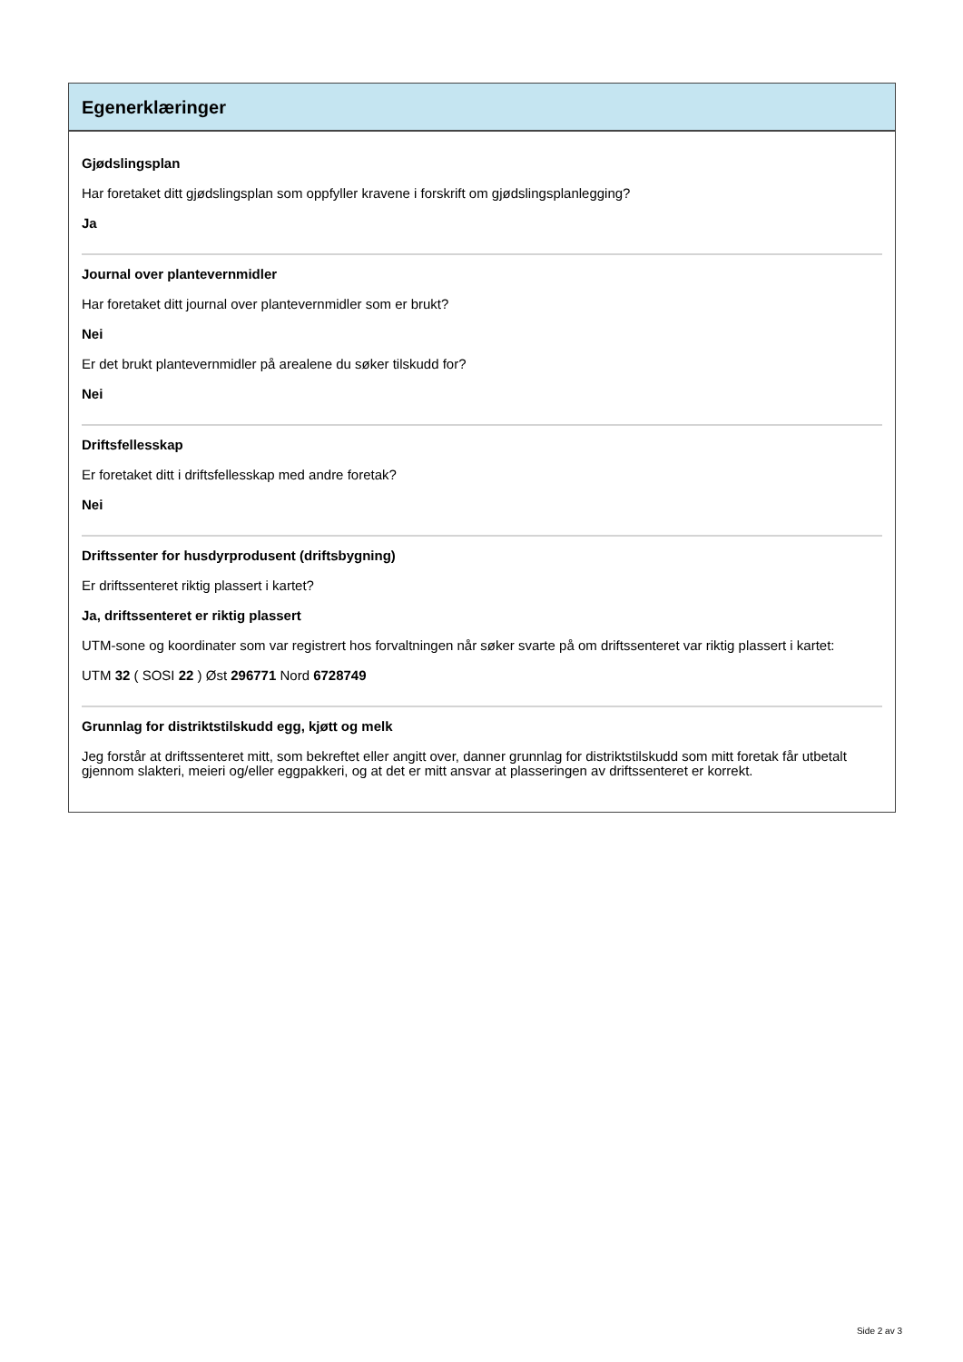Egenerklæringer
Gjødslingsplan
Har foretaket ditt gjødslingsplan som oppfyller kravene i forskrift om gjødslingsplanlegging?
Ja
Journal over plantevernmidler
Har foretaket ditt journal over plantevernmidler som er brukt?
Nei
Er det brukt plantevernmidler på arealene du søker tilskudd for?
Nei
Driftsfellesskap
Er foretaket ditt i driftsfellesskap med andre foretak?
Nei
Driftssenter for husdyrprodusent (driftsbygning)
Er driftssenteret riktig plassert i kartet?
Ja, driftssenteret er riktig plassert
UTM-sone og koordinater som var registrert hos forvaltningen når søker svarte på om driftssenteret var riktig plassert i kartet:
UTM 32 ( SOSI 22 ) Øst 296771 Nord 6728749
Grunnlag for distriktstilskudd egg, kjøtt og melk
Jeg forstår at driftssenteret mitt, som bekreftet eller angitt over, danner grunnlag for distriktstilskudd som mitt foretak får utbetalt gjennom slakteri, meieri og/eller eggpakkeri, og at det er mitt ansvar at plasseringen av driftssenteret er korrekt.
Side 2 av 3